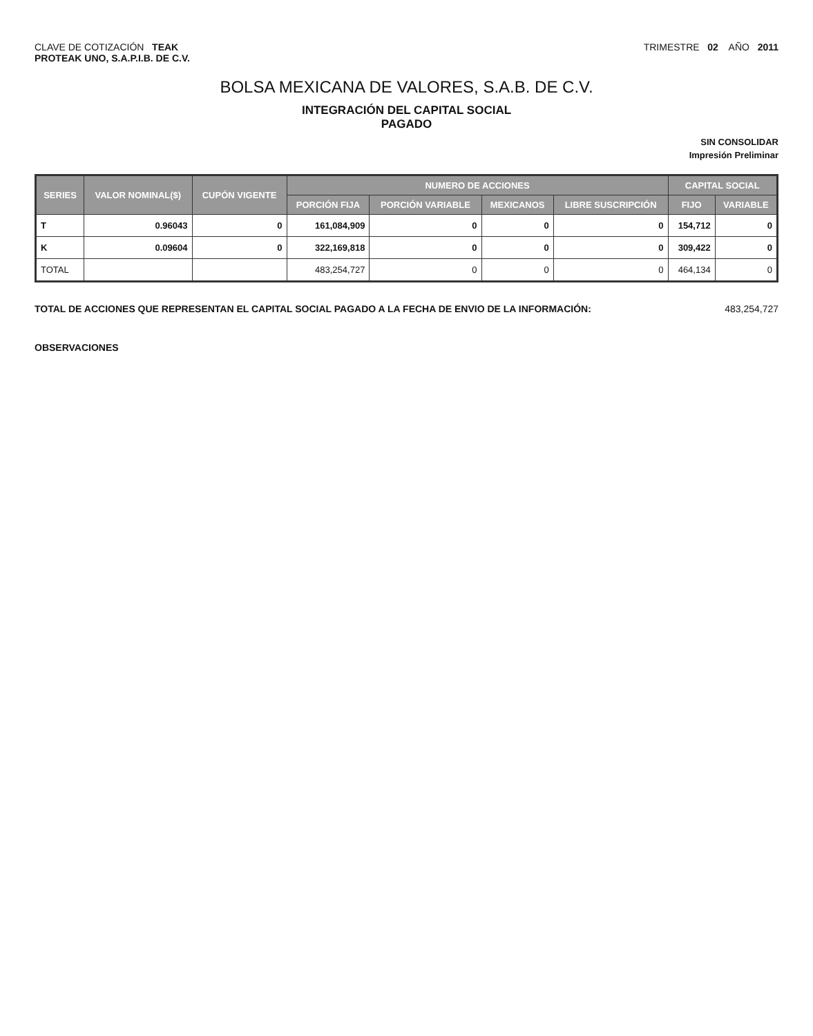CLAVE DE COTIZACIÓN TEAK
PROTEAK UNO, S.A.P.I.B. DE C.V.
TRIMESTRE 02 AÑO 2011
BOLSA MEXICANA DE VALORES, S.A.B. DE C.V.
INTEGRACIÓN DEL CAPITAL SOCIAL
PAGADO
SIN CONSOLIDAR
Impresión Preliminar
| SERIES | VALOR NOMINAL($) | CUPÓN VIGENTE | NUMERO DE ACCIONES | | | | CAPITAL SOCIAL | |
| --- | --- | --- | --- | --- | --- | --- | --- | --- |
| | | | PORCIÓN FIJA | PORCIÓN VARIABLE | MEXICANOS | LIBRE SUSCRIPCIÓN | FIJO | VARIABLE |
| T | 0.96043 | 0 | 161,084,909 | 0 | 0 | 0 | 154,712 | 0 |
| K | 0.09604 | 0 | 322,169,818 | 0 | 0 | 0 | 309,422 | 0 |
| TOTAL | | | 483,254,727 | 0 | 0 | 0 | 464,134 | 0 |
TOTAL DE ACCIONES QUE REPRESENTAN EL CAPITAL SOCIAL PAGADO A LA FECHA DE ENVIO DE LA INFORMACIÓN: 483,254,727
OBSERVACIONES